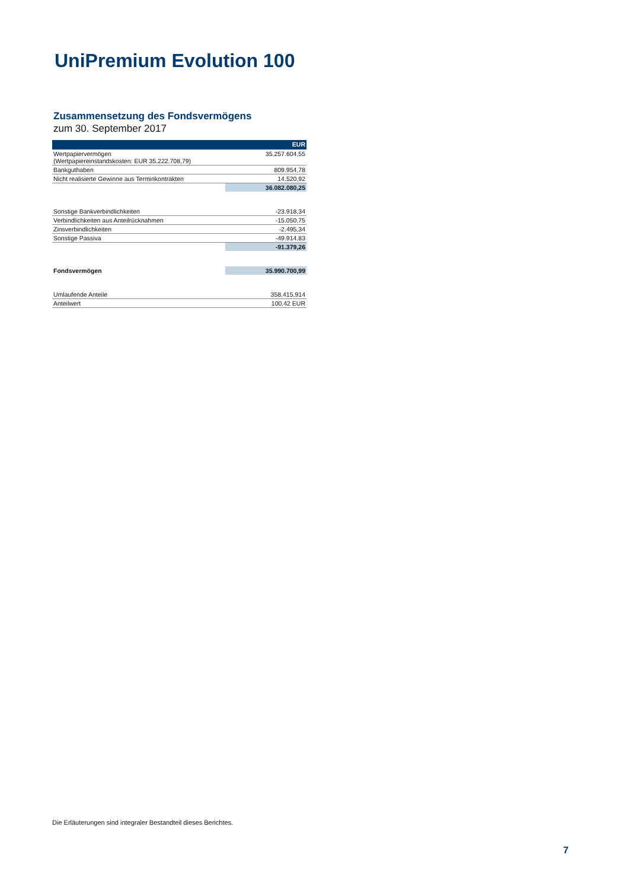UniPremium Evolution 100
Zusammensetzung des Fondsvermögens
zum 30. September 2017
| | EUR |
| --- | --- |
| Wertpapiervermögen (Wertpapiereinstandskosten: EUR 35.222.708,79) | 35.257.604,55 |
| Bankguthaben | 809.954,78 |
| Nicht realisierte Gewinne aus Terminkontrakten | 14.520,92 |
| | 36.082.080,25 |
| Sonstige Bankverbindlichkeiten | -23.918,34 |
| Verbindlichkeiten aus Anteilrücknahmen | -15.050,75 |
| Zinsverbindlichkeiten | -2.495,34 |
| Sonstige Passiva | -49.914,83 |
| | -91.379,26 |
| Fondsvermögen | 35.990.700,99 |
| Umlaufende Anteile | 358.415,914 |
| Anteilwert | 100,42 EUR |
Die Erläuterungen sind integraler Bestandteil dieses Berichtes.
7